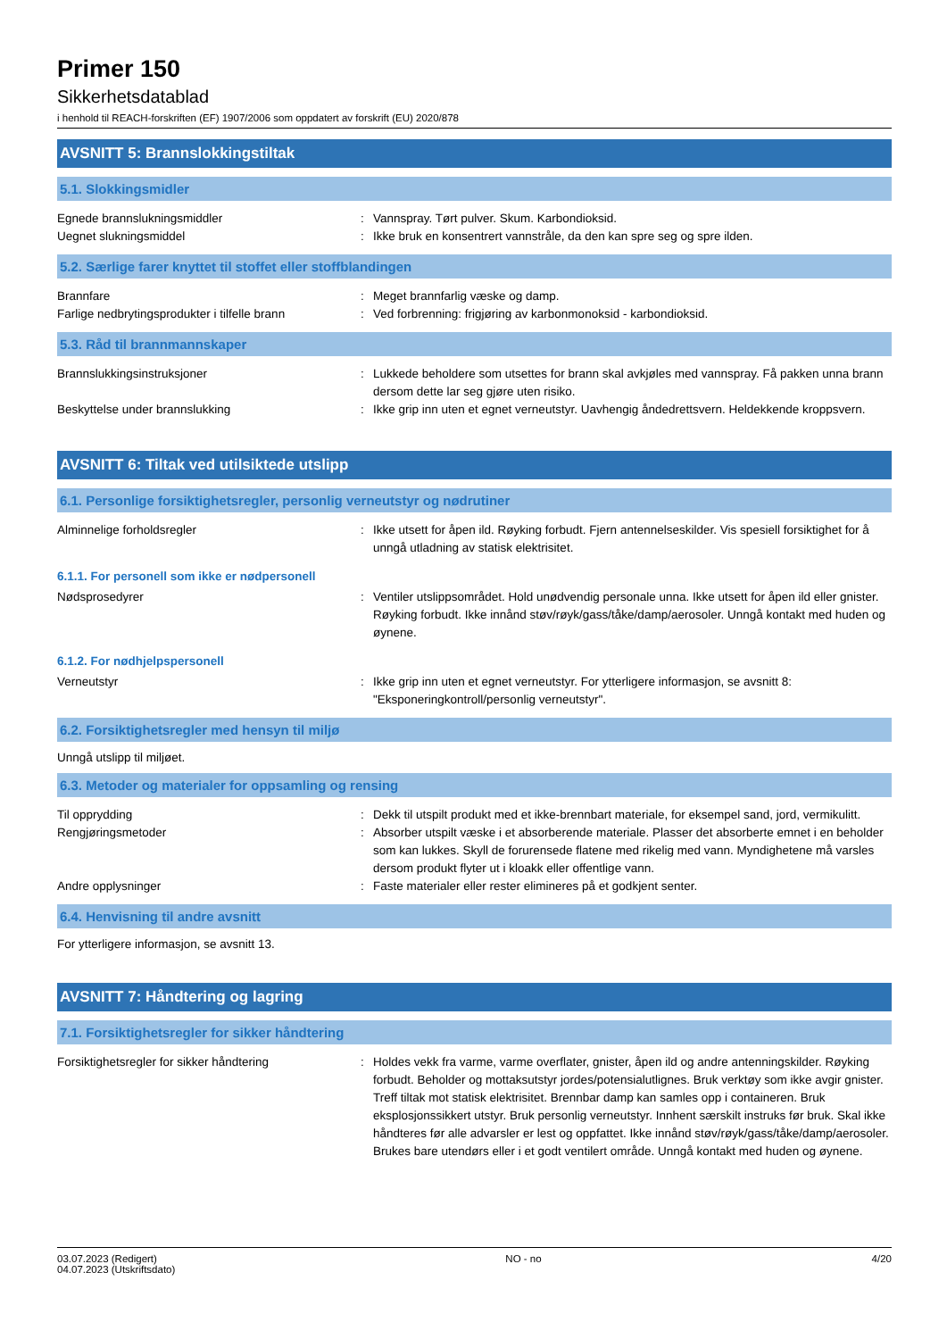Primer 150
Sikkerhetsdatablad
i henhold til REACH-forskriften (EF) 1907/2006 som oppdatert av forskrift (EU) 2020/878
AVSNITT 5: Brannslokkingstiltak
5.1. Slokkingsmidler
Egnede brannslukningsmiddler : Vannspray. Tørt pulver. Skum. Karbondioksid.
Uegnet slukningsmiddel : Ikke bruk en konsentrert vannstråle, da den kan spre seg og spre ilden.
5.2. Særlige farer knyttet til stoffet eller stoffblandingen
Brannfare : Meget brannfarlig væske og damp.
Farlige nedbrytingsprodukter i tilfelle brann
: Ved forbrenning: frigjøring av karbonmonoksid - karbondioksid.
5.3. Råd til brannmannskaper
Brannslukkingsinstruksjoner : Lukkede beholdere som utsettes for brann skal avkjøles med vannspray. Få pakken unna brann dersom dette lar seg gjøre uten risiko.
Beskyttelse under brannslukking : Ikke grip inn uten et egnet verneutstyr. Uavhengig åndedrettsvern. Heldekkende kroppsvern.
AVSNITT 6: Tiltak ved utilsiktede utslipp
6.1. Personlige forsiktighetsregler, personlig verneutstyr og nødrutiner
Alminnelige forholdsregler : Ikke utsett for åpen ild. Røyking forbudt. Fjern antennelseskilder. Vis spesiell forsiktighet for å unngå utladning av statisk elektrisitet.
6.1.1. For personell som ikke er nødpersonell
Nødsprosedyrer : Ventiler utslippsområdet. Hold unødvendig personale unna. Ikke utsett for åpen ild eller gnister. Røyking forbudt. Ikke innånd støv/røyk/gass/tåke/damp/aerosoler. Unngå kontakt med huden og øynene.
6.1.2. For nødhjelpspersonell
Verneutstyr : Ikke grip inn uten et egnet verneutstyr. For ytterligere informasjon, se avsnitt 8: "Eksponeringkontroll/personlig verneutstyr".
6.2. Forsiktighetsregler med hensyn til miljø
Unngå utslipp til miljøet.
6.3. Metoder og materialer for oppsamling og rensing
Til opprydding : Dekk til utspilt produkt med et ikke-brennbart materiale, for eksempel sand, jord, vermikulitt.
Rengjøringsmetoder : Absorber utspilt væske i et absorberende materiale. Plasser det absorberte emnet i en beholder som kan lukkes. Skyll de forurensede flatene med rikelig med vann. Myndighetene må varsles dersom produkt flyter ut i kloakk eller offentlige vann.
Andre opplysninger : Faste materialer eller rester elimineres på et godkjent senter.
6.4. Henvisning til andre avsnitt
For ytterligere informasjon, se avsnitt 13.
AVSNITT 7: Håndtering og lagring
7.1. Forsiktighetsregler for sikker håndtering
Forsiktighetsregler for sikker håndtering : Holdes vekk fra varme, varme overflater, gnister, åpen ild og andre antenningskilder. Røyking forbudt. Beholder og mottaksutstyr jordes/potensialutlignes. Bruk verktøy som ikke avgir gnister. Treff tiltak mot statisk elektrisitet. Brennbar damp kan samles opp i containeren. Bruk eksplosjonssikkert utstyr. Bruk personlig verneutstyr. Innhent særskilt instruks før bruk. Skal ikke håndteres før alle advarsler er lest og oppfattet. Ikke innånd støv/røyk/gass/tåke/damp/aerosoler. Brukes bare utendørs eller i et godt ventilert område. Unngå kontakt med huden og øynene.
03.07.2023 (Redigert)
04.07.2023 (Utskriftsdato)
NO - no 4/20